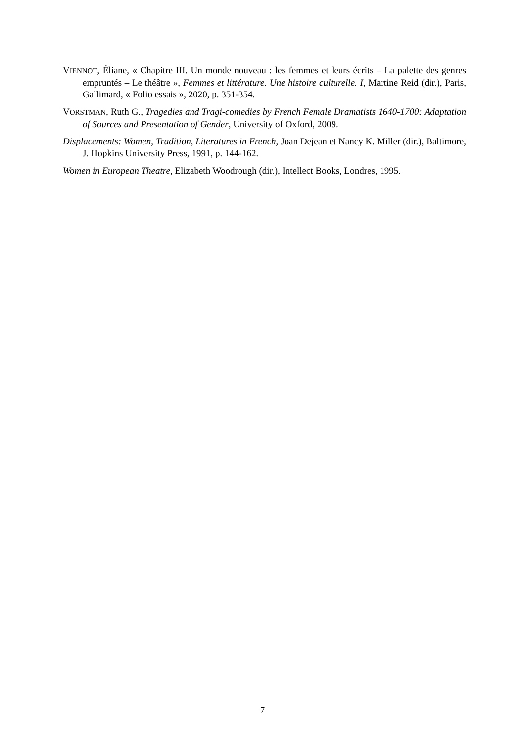VIENNOT, Éliane, « Chapitre III. Un monde nouveau : les femmes et leurs écrits – La palette des genres empruntés – Le théâtre », Femmes et littérature. Une histoire culturelle. I, Martine Reid (dir.), Paris, Gallimard, « Folio essais », 2020, p. 351-354.
VORSTMAN, Ruth G., Tragedies and Tragi-comedies by French Female Dramatists 1640-1700: Adaptation of Sources and Presentation of Gender, University of Oxford, 2009.
Displacements: Women, Tradition, Literatures in French, Joan Dejean et Nancy K. Miller (dir.), Baltimore, J. Hopkins University Press, 1991, p. 144-162.
Women in European Theatre, Elizabeth Woodrough (dir.), Intellect Books, Londres, 1995.
7